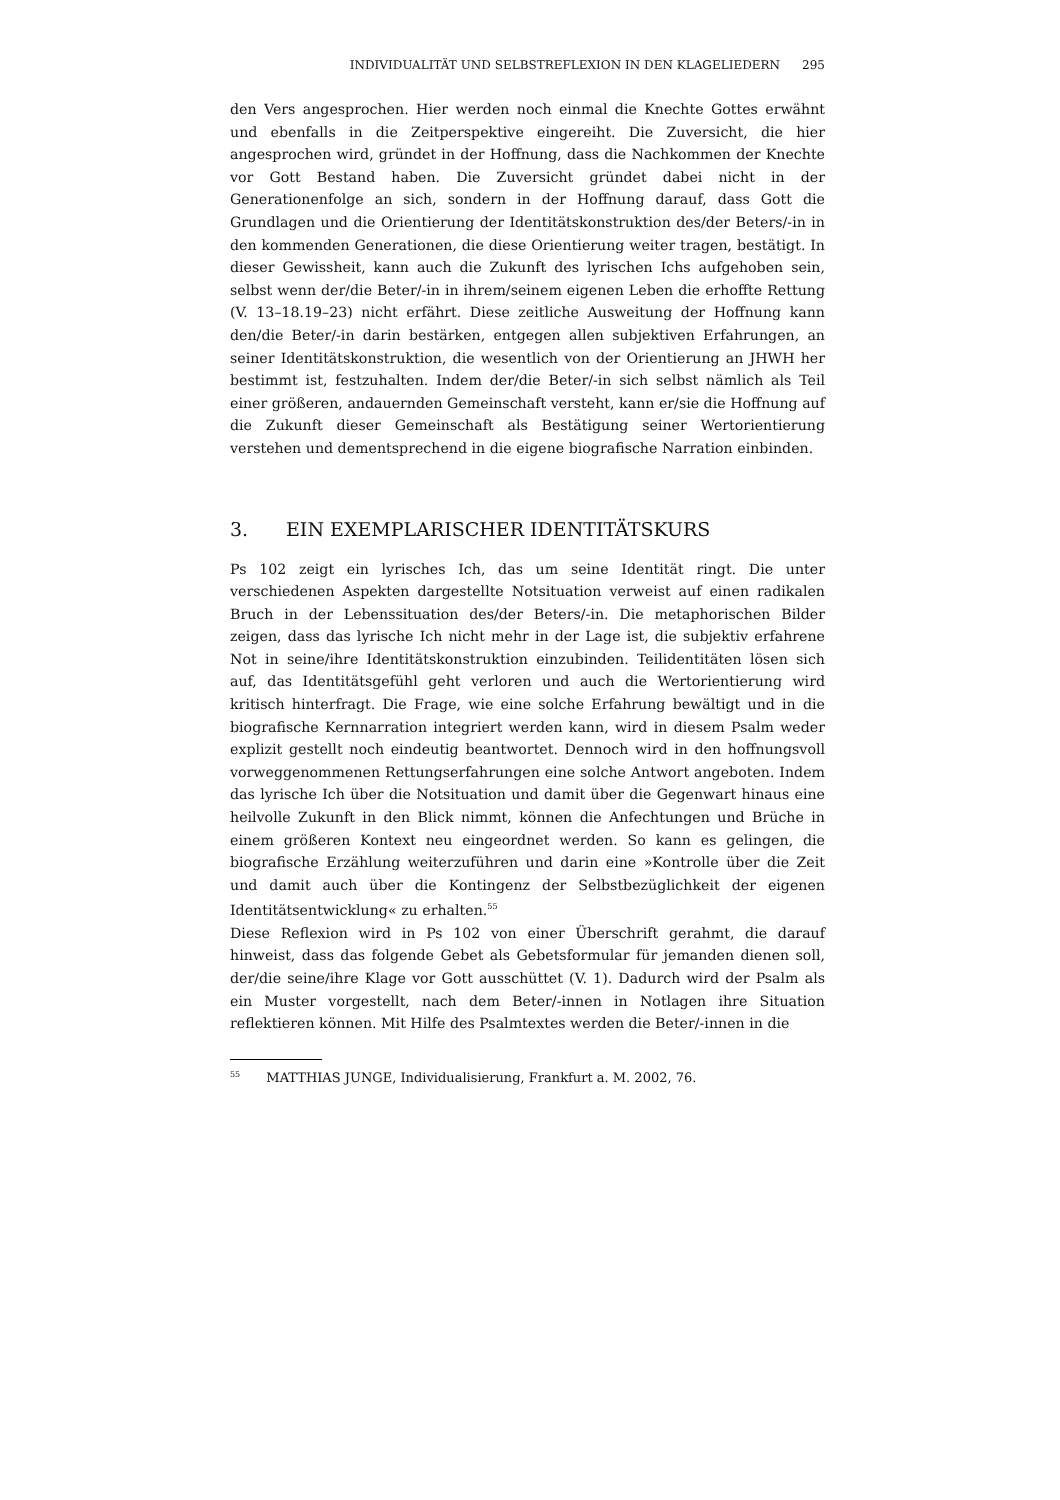INDIVIDUALITÄT UND SELBSTREFLEXION IN DEN KLAGELIEDERN 295
den Vers angesprochen. Hier werden noch einmal die Knechte Gottes erwähnt und ebenfalls in die Zeitperspektive eingereiht. Die Zuversicht, die hier angesprochen wird, gründet in der Hoffnung, dass die Nachkommen der Knechte vor Gott Bestand haben. Die Zuversicht gründet dabei nicht in der Generationenfolge an sich, sondern in der Hoffnung darauf, dass Gott die Grundlagen und die Orientierung der Identitätskonstruktion des/der Beters/-in in den kommenden Generationen, die diese Orientierung weiter tragen, bestätigt. In dieser Gewissheit, kann auch die Zukunft des lyrischen Ichs aufgehoben sein, selbst wenn der/die Beter/-in in ihrem/seinem eigenen Leben die erhoffte Rettung (V. 13–18.19–23) nicht erfährt. Diese zeitliche Ausweitung der Hoffnung kann den/die Beter/-in darin bestärken, entgegen allen subjektiven Erfahrungen, an seiner Identitätskonstruktion, die wesentlich von der Orientierung an JHWH her bestimmt ist, festzuhalten. Indem der/die Beter/-in sich selbst nämlich als Teil einer größeren, andauernden Gemeinschaft versteht, kann er/sie die Hoffnung auf die Zukunft dieser Gemeinschaft als Bestätigung seiner Wertorientierung verstehen und dementsprechend in die eigene biografische Narration einbinden.
3. EIN EXEMPLARISCHER IDENTITÄTSKURS
Ps 102 zeigt ein lyrisches Ich, das um seine Identität ringt. Die unter verschiedenen Aspekten dargestellte Notsituation verweist auf einen radikalen Bruch in der Lebenssituation des/der Beters/-in. Die metaphorischen Bilder zeigen, dass das lyrische Ich nicht mehr in der Lage ist, die subjektiv erfahrene Not in seine/ihre Identitätskonstruktion einzubinden. Teilidentitäten lösen sich auf, das Identitätsgefühl geht verloren und auch die Wertorientierung wird kritisch hinterfragt. Die Frage, wie eine solche Erfahrung bewältigt und in die biografische Kernnarration integriert werden kann, wird in diesem Psalm weder explizit gestellt noch eindeutig beantwortet. Dennoch wird in den hoffnungsvoll vorweggenommenen Rettungserfahrungen eine solche Antwort angeboten. Indem das lyrische Ich über die Notsituation und damit über die Gegenwart hinaus eine heilvolle Zukunft in den Blick nimmt, können die Anfechtungen und Brüche in einem größeren Kontext neu eingeordnet werden. So kann es gelingen, die biografische Erzählung weiterzuführen und darin eine »Kontrolle über die Zeit und damit auch über die Kontingenz der Selbstbezüglichkeit der eigenen Identitätsentwicklung« zu erhalten.<sup>55</sup>
Diese Reflexion wird in Ps 102 von einer Überschrift gerahmt, die darauf hinweist, dass das folgende Gebet als Gebetsformular für jemanden dienen soll, der/die seine/ihre Klage vor Gott ausschüttet (V. 1). Dadurch wird der Psalm als ein Muster vorgestellt, nach dem Beter/-innen in Notlagen ihre Situation reflektieren können. Mit Hilfe des Psalmtextes werden die Beter/-innen in die
<sup>55</sup> MATTHIAS JUNGE, Individualisierung, Frankfurt a. M. 2002, 76.